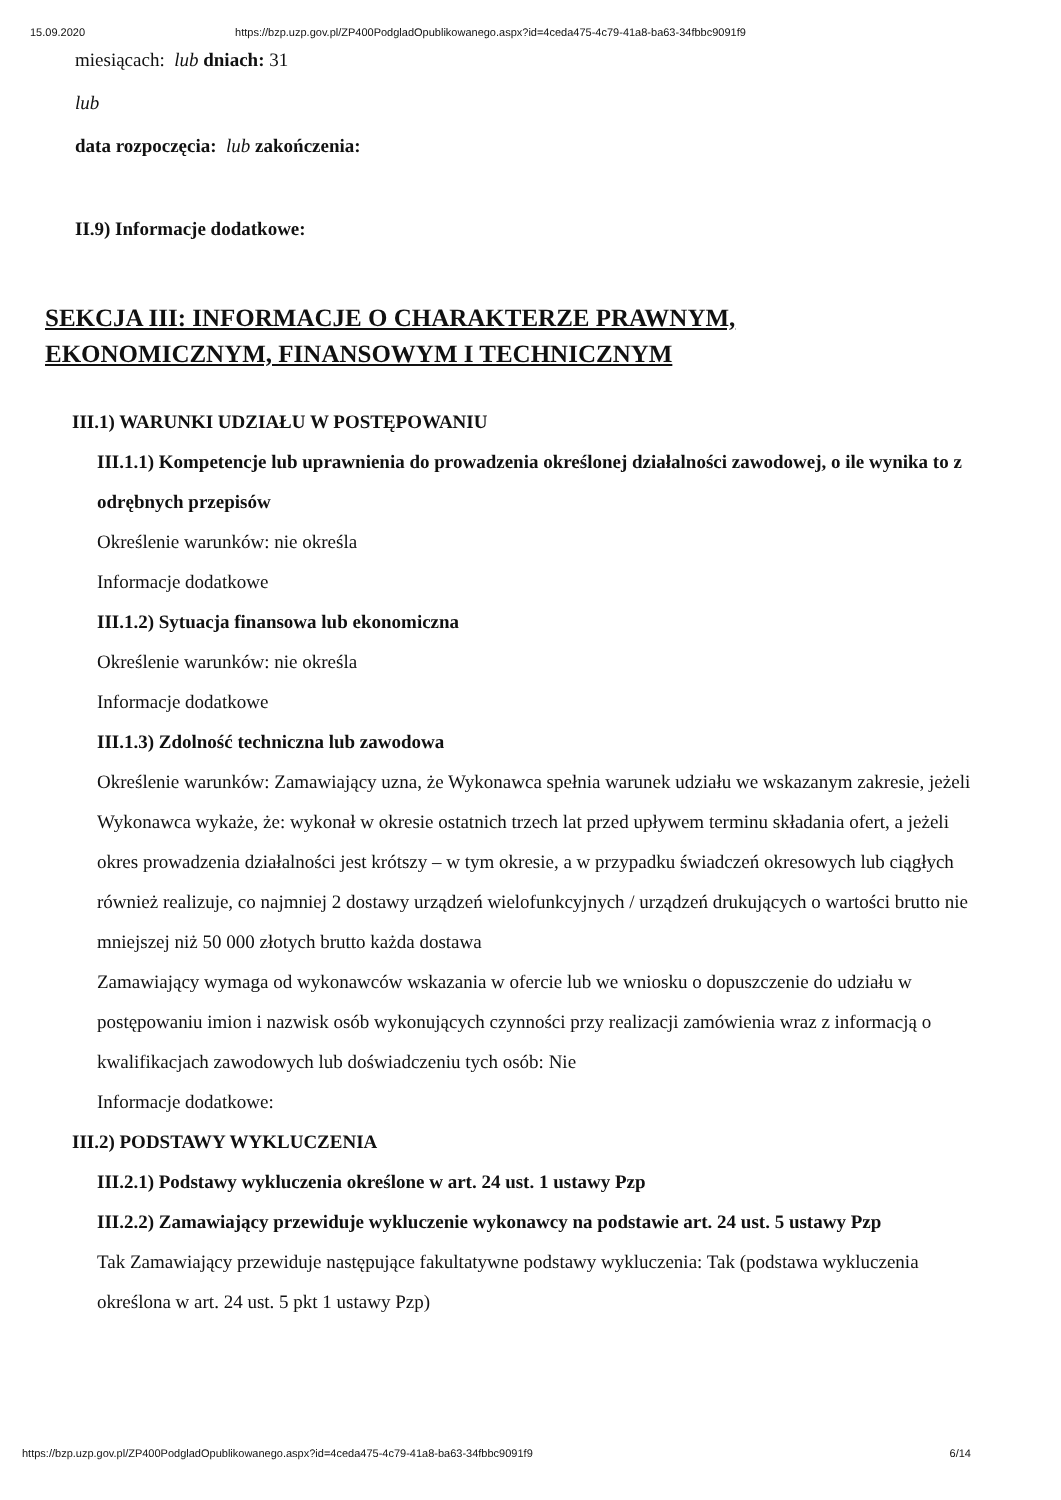15.09.2020 https://bzp.uzp.gov.pl/ZP400PodgladOpublikowanego.aspx?id=4ceda475-4c79-41a8-ba63-34fbbc9091f9
miesiącach: lub dniach: 31
lub
data rozpoczęcia: lub zakończenia:
II.9) Informacje dodatkowe:
SEKCJA III: INFORMACJE O CHARAKTERZE PRAWNYM,
EKONOMICZNYM, FINANSOWYM I TECHNICZNYM
III.1) WARUNKI UDZIAŁU W POSTĘPOWANIU
III.1.1) Kompetencje lub uprawnienia do prowadzenia określonej działalności zawodowej, o ile wynika to z odrębnych przepisów
Określenie warunków: nie określa
Informacje dodatkowe
III.1.2) Sytuacja finansowa lub ekonomiczna
Określenie warunków: nie określa
Informacje dodatkowe
III.1.3) Zdolność techniczna lub zawodowa
Określenie warunków: Zamawiający uzna, że Wykonawca spełnia warunek udziału we wskazanym zakresie, jeżeli Wykonawca wykaże, że: wykonał w okresie ostatnich trzech lat przed upływem terminu składania ofert, a jeżeli okres prowadzenia działalności jest krótszy – w tym okresie, a w przypadku świadczeń okresowych lub ciągłych również realizuje, co najmniej 2 dostawy urządzeń wielofunkcyjnych / urządzeń drukujących o wartości brutto nie mniejszej niż 50 000 złotych brutto każda dostawa
Zamawiający wymaga od wykonawców wskazania w ofercie lub we wniosku o dopuszczenie do udziału w postępowaniu imion i nazwisk osób wykonujących czynności przy realizacji zamówienia wraz z informacją o kwalifikacjach zawodowych lub doświadczeniu tych osób: Nie
Informacje dodatkowe:
III.2) PODSTAWY WYKLUCZENIA
III.2.1) Podstawy wykluczenia określone w art. 24 ust. 1 ustawy Pzp
III.2.2) Zamawiający przewiduje wykluczenie wykonawcy na podstawie art. 24 ust. 5 ustawy Pzp
Tak Zamawiający przewiduje następujące fakultatywne podstawy wykluczenia: Tak (podstawa wykluczenia określona w art. 24 ust. 5 pkt 1 ustawy Pzp)
https://bzp.uzp.gov.pl/ZP400PodgladOpublikowanego.aspx?id=4ceda475-4c79-41a8-ba63-34fbbc9091f9 6/14